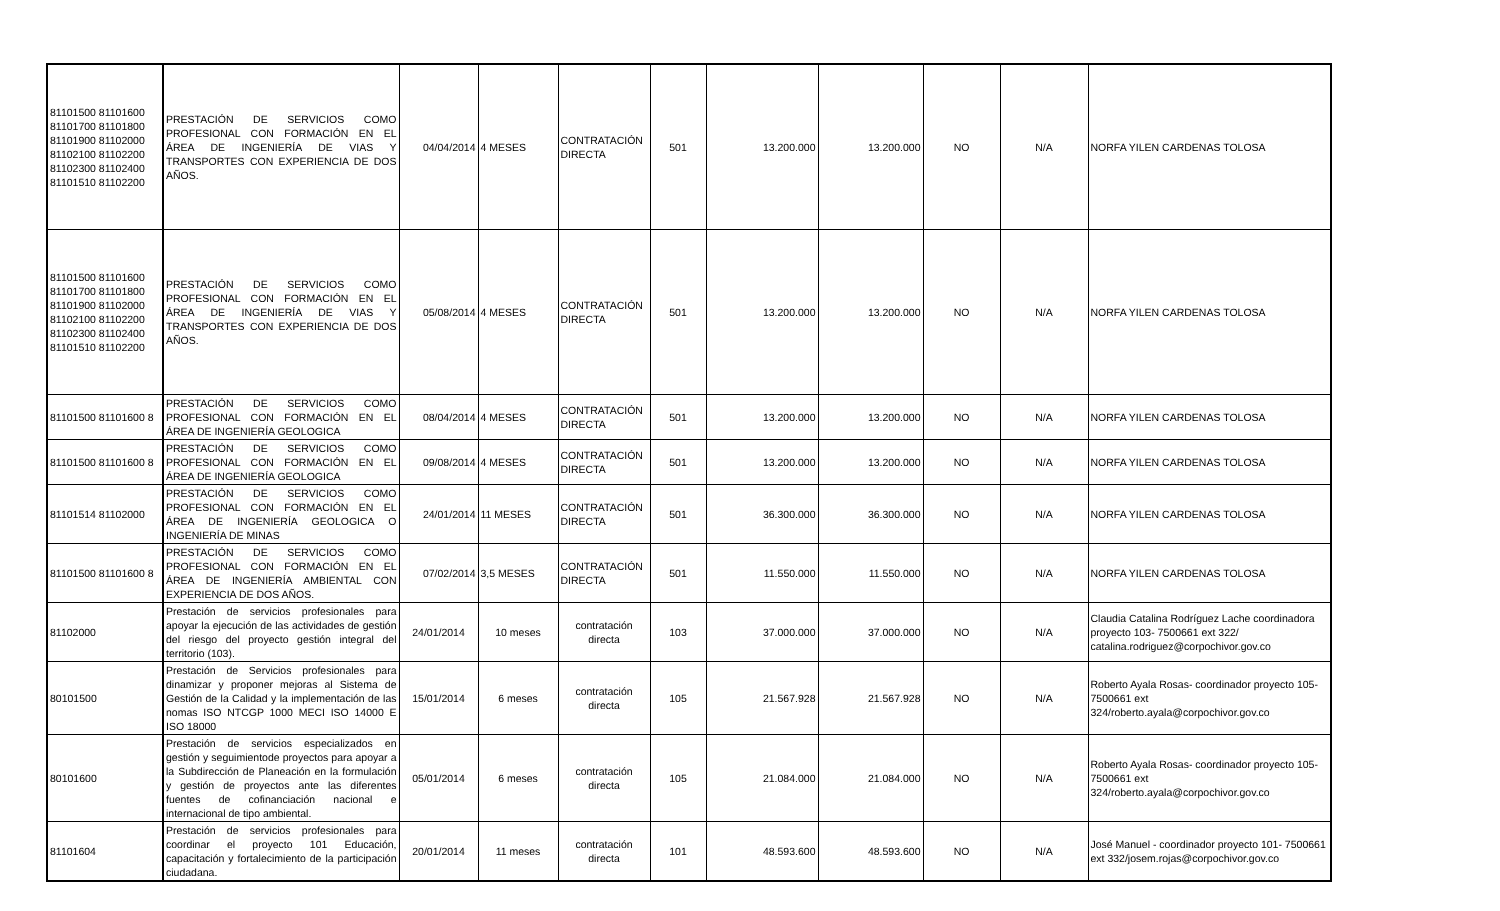| 81101500 81101600 81101700 81101800 81101900 81102000 81102100 81102200 81102300 81102400 81101510 81102200 | PRESTACIÓN DE SERVICIOS COMO PROFESIONAL CON FORMACIÓN EN EL ÁREA DE INGENIERÍA DE VIAS Y TRANSPORTES CON EXPERIENCIA DE DOS AÑOS. | 04/04/2014 | 4 MESES | CONTRATACIÓN DIRECTA | 501 | 13.200.000 | 13.200.000 | NO | N/A | NORFA YILEN CARDENAS TOLOSA |
| 81101500 81101600 81101700 81101800 81101900 81102000 81102100 81102200 81102300 81102400 81101510 81102200 | PRESTACIÓN DE SERVICIOS COMO PROFESIONAL CON FORMACIÓN EN EL ÁREA DE INGENIERÍA DE VIAS Y TRANSPORTES CON EXPERIENCIA DE DOS AÑOS. | 05/08/2014 | 4 MESES | CONTRATACIÓN DIRECTA | 501 | 13.200.000 | 13.200.000 | NO | N/A | NORFA YILEN CARDENAS TOLOSA |
| 81101500 81101600 8 | PRESTACIÓN DE SERVICIOS COMO PROFESIONAL CON FORMACIÓN EN EL ÁREA DE INGENIERÍA GEOLOGICA | 08/04/2014 | 4 MESES | CONTRATACIÓN DIRECTA | 501 | 13.200.000 | 13.200.000 | NO | N/A | NORFA YILEN CARDENAS TOLOSA |
| 81101500 81101600 8 | PRESTACIÓN DE SERVICIOS COMO PROFESIONAL CON FORMACIÓN EN EL ÁREA DE INGENIERÍA GEOLOGICA | 09/08/2014 | 4 MESES | CONTRATACIÓN DIRECTA | 501 | 13.200.000 | 13.200.000 | NO | N/A | NORFA YILEN CARDENAS TOLOSA |
| 81101514 81102000 | PRESTACIÓN DE SERVICIOS COMO PROFESIONAL CON FORMACIÓN EN EL ÁREA DE INGENIERÍA GEOLOGICA O INGENIERÍA DE MINAS | 24/01/2014 | 11 MESES | CONTRATACIÓN DIRECTA | 501 | 36.300.000 | 36.300.000 | NO | N/A | NORFA YILEN CARDENAS TOLOSA |
| 81101500 81101600 8 | PRESTACIÓN DE SERVICIOS COMO PROFESIONAL CON FORMACIÓN EN EL ÁREA DE INGENIERÍA AMBIENTAL CON EXPERIENCIA DE DOS AÑOS. | 07/02/2014 | 3,5 MESES | CONTRATACIÓN DIRECTA | 501 | 11.550.000 | 11.550.000 | NO | N/A | NORFA YILEN CARDENAS TOLOSA |
| 81102000 | Prestación de servicios profesionales para apoyar la ejecución de las actividades de gestión del riesgo del proyecto gestión integral del territorio (103). | 24/01/2014 | 10 meses | contratación directa | 103 | 37.000.000 | 37.000.000 | NO | N/A | Claudia Catalina Rodríguez Lache coordinadora proyecto 103- 7500661 ext 322/ catalina.rodriguez@corpochivor.gov.co |
| 80101500 | Prestación de Servicios profesionales para dinamizar y proponer mejoras al Sistema de Gestión de la Calidad y la implementación de las nomas ISO NTCGP 1000 MECI ISO 14000 E ISO 18000 | 15/01/2014 | 6 meses | contratación directa | 105 | 21.567.928 | 21.567.928 | NO | N/A | Roberto Ayala Rosas- coordinador proyecto 105- 7500661 ext 324/roberto.ayala@corpochivor.gov.co |
| 80101600 | Prestación de servicios especializados en gestión y seguimientode proyectos para apoyar a la Subdirección de Planeación en la formulación y gestión de proyectos ante las diferentes fuentes de cofinanciación nacional e internacional de tipo ambiental. | 05/01/2014 | 6 meses | contratación directa | 105 | 21.084.000 | 21.084.000 | NO | N/A | Roberto Ayala Rosas- coordinador proyecto 105- 7500661 ext 324/roberto.ayala@corpochivor.gov.co |
| 81101604 | Prestación de servicios profesionales para coordinar el proyecto 101 Educación, capacitación y fortalecimiento de la participación ciudadana. | 20/01/2014 | 11 meses | contratación directa | 101 | 48.593.600 | 48.593.600 | NO | N/A | José Manuel - coordinador proyecto 101- 7500661 ext 332/josem.rojas@corpochivor.gov.co |